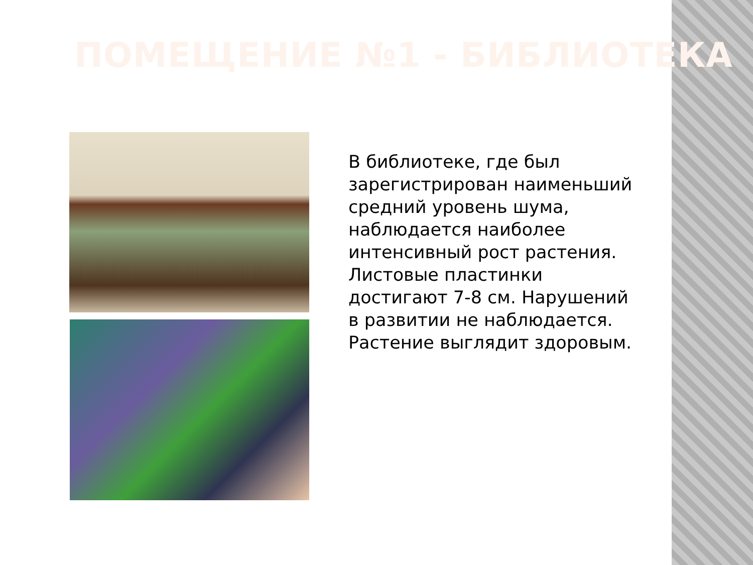ПОМЕЩЕНИЕ №1 - БИБЛИОТЕКА
В библиотеке, где был зарегистрирован наименьший средний уровень шума, наблюдается наиболее интенсивный рост растения. Листовые пластинки достигают 7-8 см. Нарушений в развитии не наблюдается. Растение выглядит здоровым.